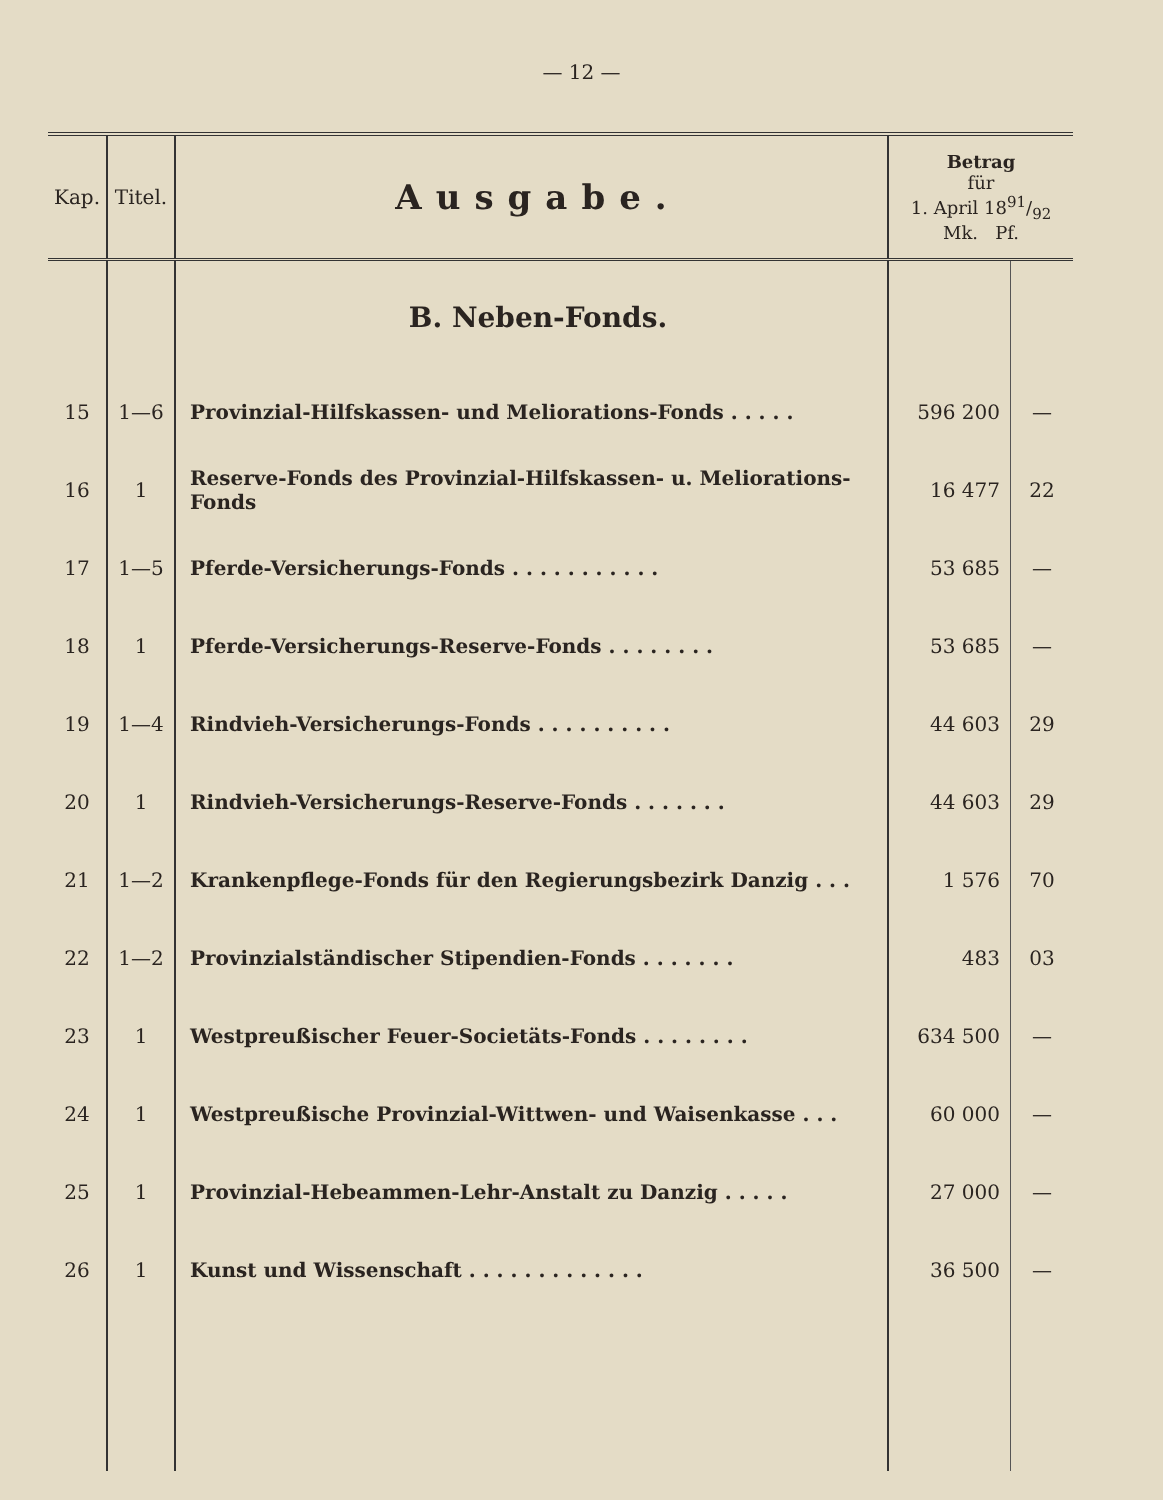— 12 —
| Kap. | Titel. | Ausgabe. | Betrag für 1. April 1891/92 Mk. Pf. | |
| --- | --- | --- | --- | --- |
| | | B. Neben-Fonds. | | |
| 15 | 1—6 | Provinzial-Hilfskassen- und Meliorations-Fonds . . . . . | 596 200 | — |
| 16 | 1 | Reserve-Fonds des Provinzial-Hilfskassen- u. Meliorations-Fonds | 16 477 | 22 |
| 17 | 1—5 | Pferde-Versicherungs-Fonds . . . . . . . . . . . | 53 685 | — |
| 18 | 1 | Pferde-Versicherungs-Reserve-Fonds . . . . . . . . | 53 685 | — |
| 19 | 1—4 | Rindvieh-Versicherungs-Fonds . . . . . . . . . . | 44 603 | 29 |
| 20 | 1 | Rindvieh-Versicherungs-Reserve-Fonds . . . . . . . | 44 603 | 29 |
| 21 | 1—2 | Krankenpflege-Fonds für den Regierungsbezirk Danzig . . . | 1 576 | 70 |
| 22 | 1—2 | Provinzialständischer Stipendien-Fonds . . . . . . . | 483 | 03 |
| 23 | 1 | Westpreußischer Feuer-Societäts-Fonds . . . . . . . . | 634 500 | — |
| 24 | 1 | Westpreußische Provinzial-Wittwen- und Waisenkasse . . . | 60 000 | — |
| 25 | 1 | Provinzial-Hebeammen-Lehr-Anstalt zu Danzig . . . . . | 27 000 | — |
| 26 | 1 | Kunst und Wissenschaft . . . . . . . . . . . . . | 36 500 | — |